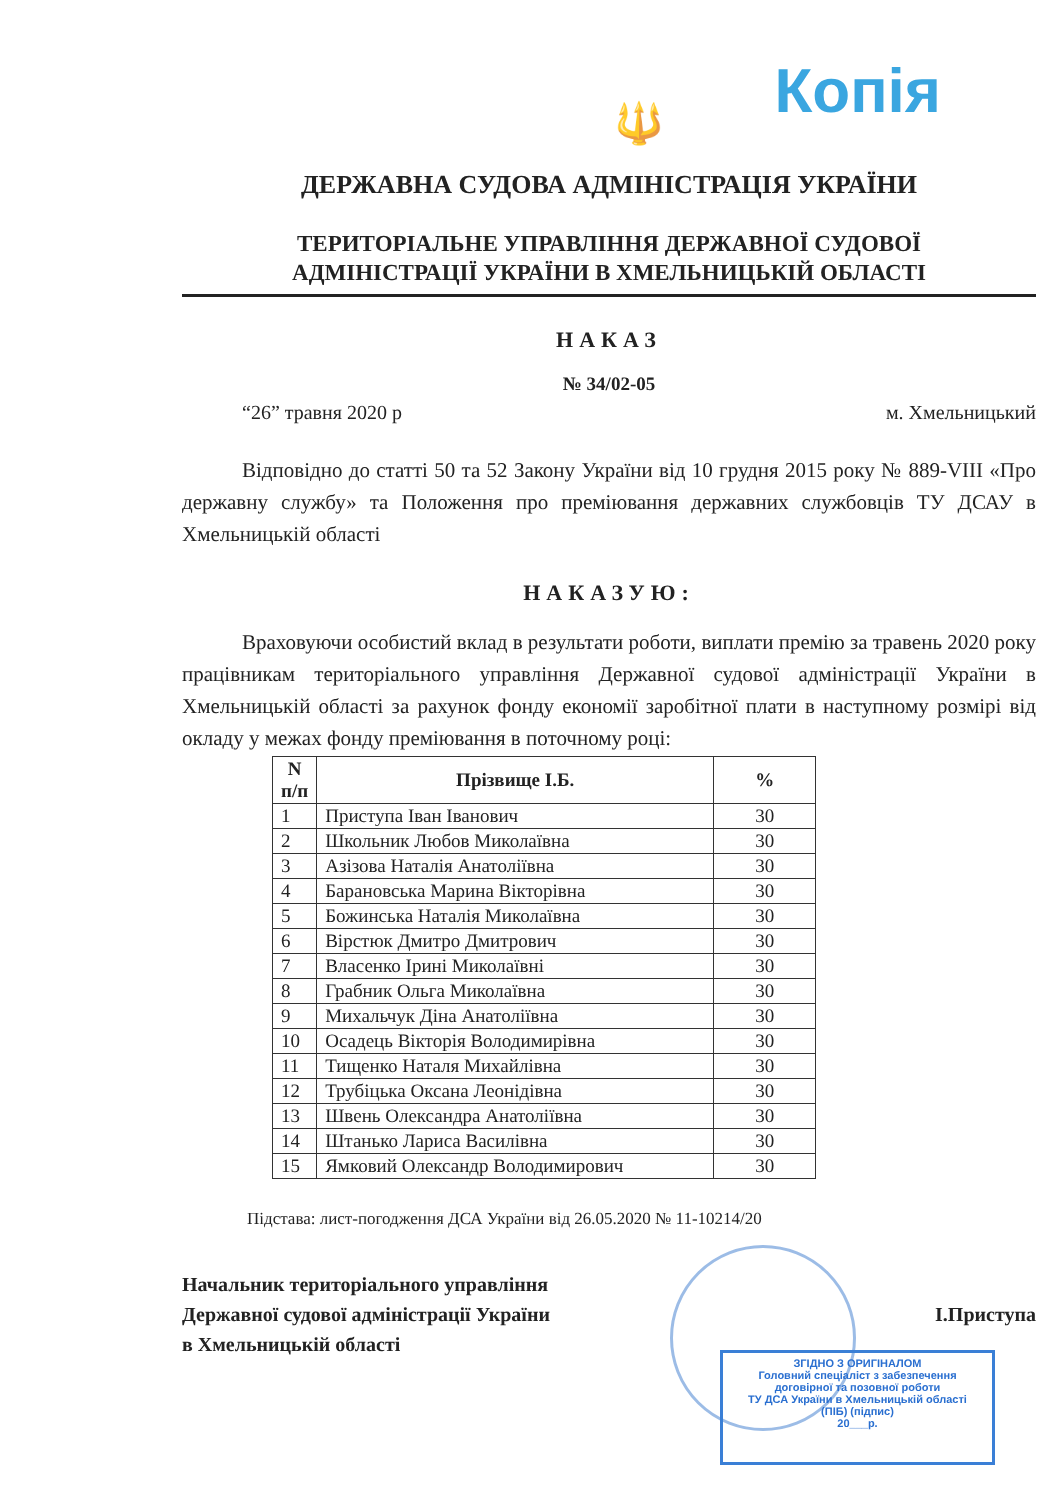Копія
🔱
ДЕРЖАВНА СУДОВА АДМІНІСТРАЦІЯ УКРАЇНИ
ТЕРИТОРІАЛЬНЕ УПРАВЛІННЯ ДЕРЖАВНОЇ СУДОВОЇ
АДМІНІСТРАЦІЇ УКРАЇНИ В ХМЕЛЬНИЦЬКІЙ ОБЛАСТІ
НАКАЗ
№ 34/02-05
“26” травня 2020 р м. Хмельницький
Відповідно до статті 50 та 52 Закону України від 10 грудня 2015 року № 889-VIII «Про державну службу» та Положення про преміювання державних службовців ТУ ДСАУ в Хмельницькій області
НАКАЗУЮ:
Враховуючи особистий вклад в результати роботи, виплати премію за травень 2020 року працівникам територіального управління Державної судової адміністрації України в Хмельницькій області за рахунок фонду економії заробітної плати в наступному розмірі від окладу у межах фонду преміювання в поточному році:
| N п/п | Прізвище І.Б. | % |
| --- | --- | --- |
| 1 | Приступа Іван Іванович | 30 |
| 2 | Школьник Любов Миколаївна | 30 |
| 3 | Азізова Наталія Анатоліївна | 30 |
| 4 | Барановська Марина Вікторівна | 30 |
| 5 | Божинська Наталія Миколаївна | 30 |
| 6 | Вірстюк Дмитро Дмитрович | 30 |
| 7 | Власенко Ірині Миколаївні | 30 |
| 8 | Грабник Ольга Миколаївна | 30 |
| 9 | Михальчук Діна Анатоліївна | 30 |
| 10 | Осадець Вікторія Володимирівна | 30 |
| 11 | Тищенко Наталя Михайлівна | 30 |
| 12 | Трубіцька Оксана Леонідівна | 30 |
| 13 | Швень Олександра Анатоліївна | 30 |
| 14 | Штанько Лариса Василівна | 30 |
| 15 | Ямковий Олександр Володимирович | 30 |
Підстава: лист-погодження ДСА України від 26.05.2020 № 11-10214/20
Начальник територіального управління
Державної судової адміністрації України
в Хмельницькій області
І.Приступа
ЗГІДНО З ОРИГІНАЛОМ
Головний спеціаліст з забезпечення
договірної та позовної роботи
ТУ ДСА України в Хмельницькій області
(ПІБ) (підпис)
20___р.